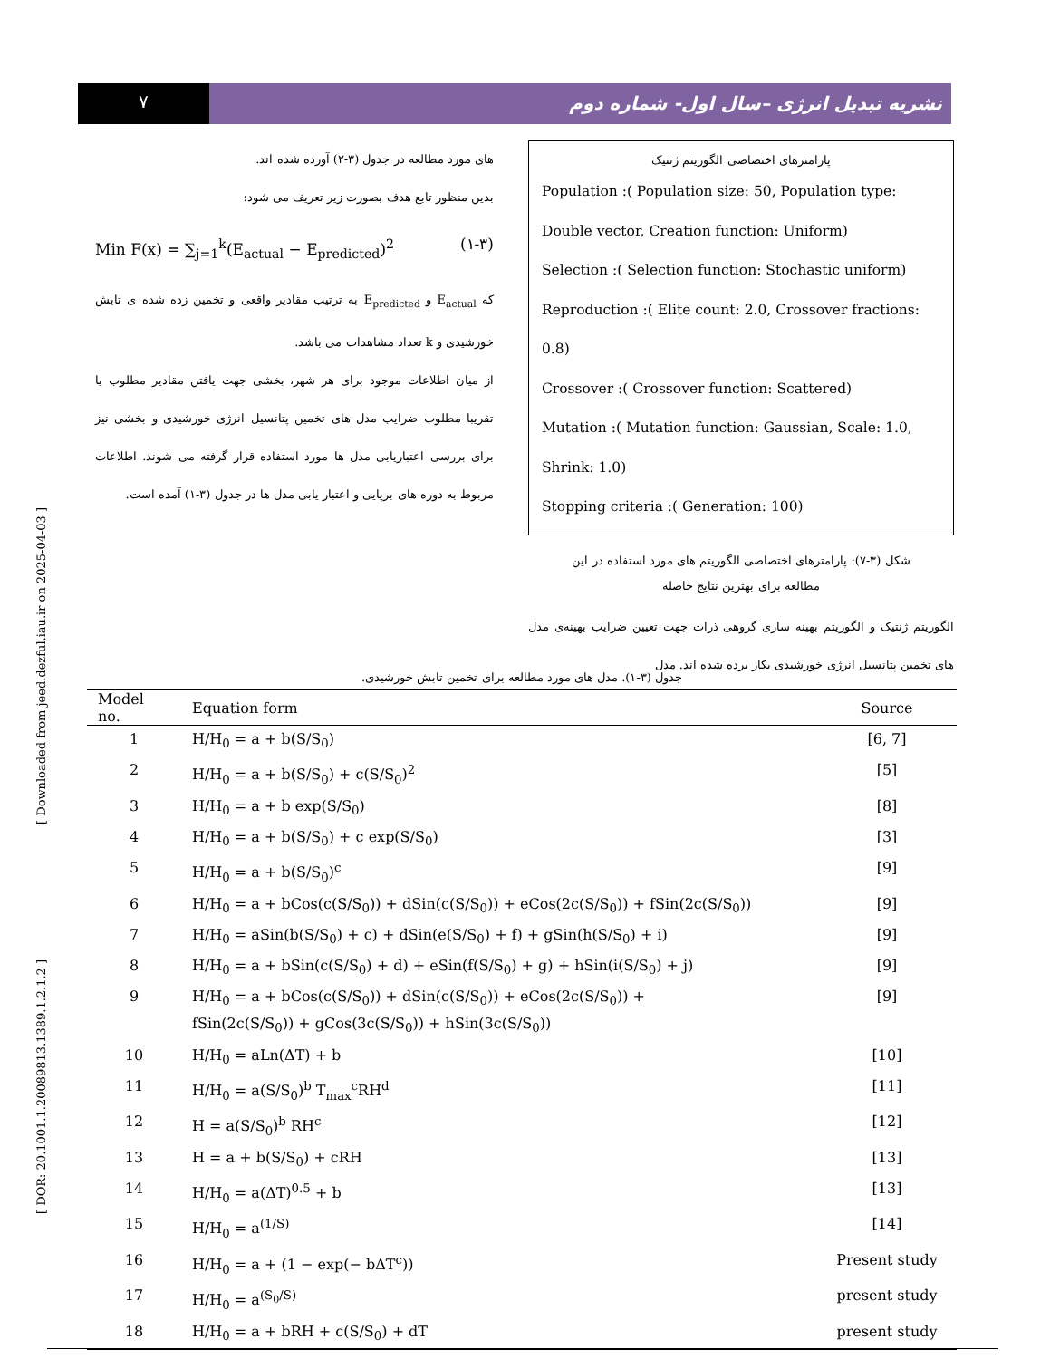[ DOR: 20.1001.1.20089813.1389.1.2.1.2 ] [ Downloaded from jeed.dezful.iau.ir on 2025-04-03 ]
۷
نشریه تبدیل انرژی –سال اول- شماره دوم
های مورد مطالعه در جدول (۳-۲) آورده شده اند.
بدین منظور تابع هدف بصورت زیر تعریف می شود:
Min F(x) = ∑<sub>j=1</sub><sup>k</sup>(E<sub>actual</sub> − E<sub>predicted</sub>)<sup>2</sup> (۱-۳)
که E<sub>actual</sub> و E<sub>predicted</sub> به ترتیب مقادیر واقعی و تخمین زده شده ی تابش خورشیدی و k تعداد مشاهدات می باشد.
از میان اطلاعات موجود برای هر شهر، بخشی جهت یافتن مقادیر مطلوب یا تقریبا مطلوب ضرایب مدل های تخمین پتانسیل انرژی خورشیدی و بخشی نیز برای بررسی اعتباریابی مدل ها مورد استفاده قرار گرفته می شوند. اطلاعات مربوط به دوره های برپایی و اعتبار یابی مدل ها در جدول (۳-۱) آمده است.
پارامترهای اختصاصی الگوریتم ژنتیک
Population :( Population size: 50, Population type:
Double vector, Creation function: Uniform)
Selection :( Selection function: Stochastic uniform)
Reproduction :( Elite count: 2.0, Crossover fractions: 0.8)
Crossover :( Crossover function: Scattered)
Mutation :( Mutation function: Gaussian, Scale: 1.0,
Shrink: 1.0)
Stopping criteria :( Generation: 100)
شکل (۳-۷): پارامترهای اختصاصی الگوریتم های مورد استفاده در این
مطالعه برای بهترین نتایج حاصله
الگوریتم ژنتیک و الگوریتم بهینه سازی گروهی ذرات جهت تعیین ضرایب بهینه‌ی مدل های تخمین پتانسیل انرژی خورشیدی بکار برده شده اند. مدل
جدول (۳-۱). مدل های مورد مطالعه برای تخمین تابش خورشیدی.
| Model no. | Equation form | Source |
| --- | --- | --- |
| 1 | H/H<sub>0</sub> = a + b(S/S<sub>0</sub>) | [6, 7] |
| 2 | H/H<sub>0</sub> = a + b(S/S<sub>0</sub>) + c(S/S<sub>0</sub>)<sup>2</sup> | [5] |
| 3 | H/H<sub>0</sub> = a + b exp(S/S<sub>0</sub>) | [8] |
| 4 | H/H<sub>0</sub> = a + b(S/S<sub>0</sub>) + c exp(S/S<sub>0</sub>) | [3] |
| 5 | H/H<sub>0</sub> = a + b(S/S<sub>0</sub>)<sup>c</sup> | [9] |
| 6 | H/H<sub>0</sub> = a + bCos(c(S/S<sub>0</sub>)) + dSin(c(S/S<sub>0</sub>)) + eCos(2c(S/S<sub>0</sub>)) + fSin(2c(S/S<sub>0</sub>)) | [9] |
| 7 | H/H<sub>0</sub> = aSin(b(S/S<sub>0</sub>) + c) + dSin(e(S/S<sub>0</sub>) + f) + gSin(h(S/S<sub>0</sub>) + i) | [9] |
| 8 | H/H<sub>0</sub> = a + bSin(c(S/S<sub>0</sub>) + d) + eSin(f(S/S<sub>0</sub>) + g) + hSin(i(S/S<sub>0</sub>) + j) | [9] |
| 9 | H/H<sub>0</sub> = a + bCos(c(S/S<sub>0</sub>)) + dSin(c(S/S<sub>0</sub>)) + eCos(2c(S/S<sub>0</sub>)) + fSin(2c(S/S<sub>0</sub>)) + gCos(3c(S/S<sub>0</sub>)) + hSin(3c(S/S<sub>0</sub>)) | [9] |
| 10 | H/H<sub>0</sub> = aLn(ΔT) + b | [10] |
| 11 | H/H<sub>0</sub> = a(S/S<sub>0</sub>)<sup>b</sup> T<sub>max</sub><sup>c</sup>RH<sup>d</sup> | [11] |
| 12 | H = a(S/S<sub>0</sub>)<sup>b</sup> RH<sup>c</sup> | [12] |
| 13 | H = a + b(S/S<sub>0</sub>) + cRH | [13] |
| 14 | H/H<sub>0</sub> = a(ΔT)<sup>0.5</sup> + b | [13] |
| 15 | H/H<sub>0</sub> = a<sup>(1/S)</sup> | [14] |
| 16 | H/H<sub>0</sub> = a + (1 − exp(− bΔT<sup>c</sup>)) | Present study |
| 17 | H/H<sub>0</sub> = a<sup>(S<sub>0</sub>/S)</sup> | present study |
| 18 | H/H<sub>0</sub> = a + bRH + c(S/S<sub>0</sub>) + dT | present study |